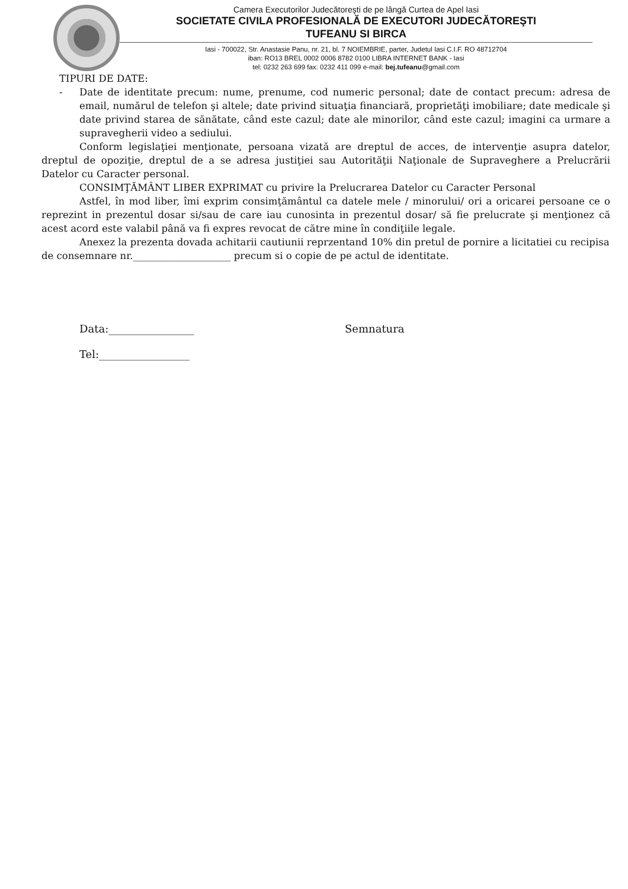Camera Executorilor Judecătoreşti de pe lângă Curtea de Apel Iasi
SOCIETATE CIVILA PROFESIONALĂ DE EXECUTORI JUDECĂTOREŞTI
TUFEANU SI BIRCA
Iasi - 700022, Str. Anastasie Panu, nr. 21, bl. 7 NOIEMBRIE, parter, Judetul Iasi C.I.F. RO 48712704
iban: RO13 BREL 0002 0006 8782 0100 LIBRA INTERNET BANK - Iasi
tel: 0232 263 699 fax: 0232 411 099 e-mail: bej.tufeanu@gmail.com
TIPURI DE DATE:
- Date de identitate precum: nume, prenume, cod numeric personal; date de contact precum: adresa de email, numărul de telefon şi altele; date privind situaţia financiară, proprietăţi imobiliare; date medicale şi date privind starea de sănătate, când este cazul; date ale minorilor, când este cazul; imagini ca urmare a supravegherii video a sediului.
Conform legislaţiei menţionate, persoana vizată are dreptul de acces, de intervenţie asupra datelor, dreptul de opoziţie, dreptul de a se adresa justiţiei sau Autorităţii Naţionale de Supraveghere a Prelucrării Datelor cu Caracter personal.
CONSIMŢĂMÂNT LIBER EXPRIMAT cu privire la Prelucrarea Datelor cu Caracter Personal
Astfel, în mod liber, îmi exprim consimţământul ca datele mele / minorului/ ori a oricarei persoane ce o reprezint in prezentul dosar si/sau de care iau cunosinta in prezentul dosar/ să fie prelucrate şi menţionez că acest acord este valabil până va fi expres revocat de către mine în condiţiile legale.
Anexez la prezenta dovada achitarii cautiunii reprzentand 10% din pretul de pornire a licitatiei cu recipisa de consemnare nr.____________________ precum si o copie de pe actul de identitate.
Data:________________ Semnatura
Tel:_________________